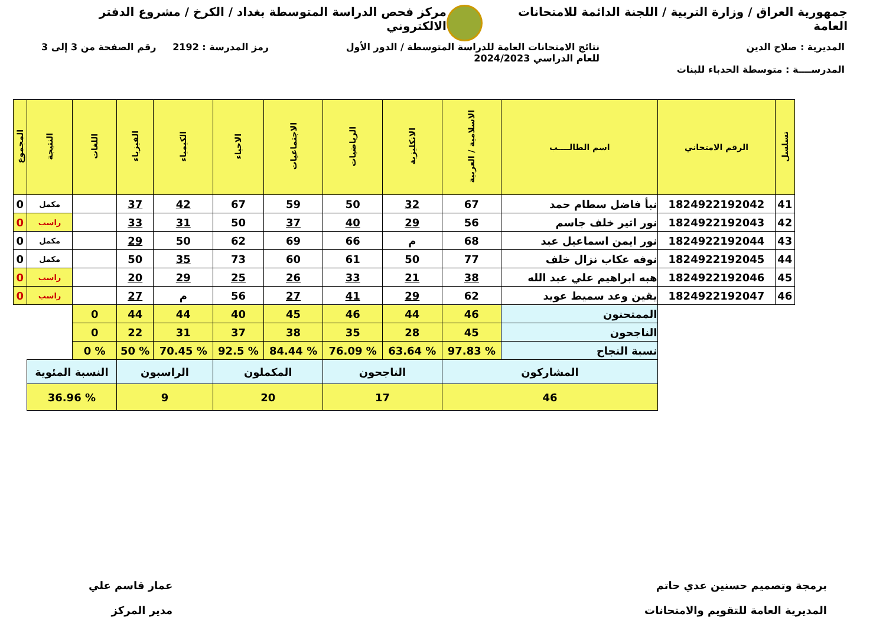جمهورية العراق / وزارة التربية / اللجنة الدائمة للامتحانات العامة
مركز فحص الدراسة المتوسطة بغداد / الكرخ / مشروع الدفتر الالكتروني
المديرية : صلاح الدين
المدرســــة : متوسطة الحدباء للبنات
نتائج الامتحانات العامة للدراسة المتوسطة / الدور الأول
للعام الدراسي 2024/2023
رمز المدرسة : 2192 رقم الصفحة من 3 إلى 3
| تسلسل | الرقم الامتحاني | اسم الطالــــب | الاسلامية / العربية | الانكليزية | الرياضيات | الاجتماعيات | الاحياء | الكيمياء | الفيزياء | اللغات | النتيجة | المجموع |
| --- | --- | --- | --- | --- | --- | --- | --- | --- | --- | --- | --- | --- |
| 41 | 1824922192042 | نبأ فاضل سطام حمد | 67 | 32 | 50 | 59 | 67 | 42 | 37 | | مكمل | 0 |
| 42 | 1824922192043 | نور اثير خلف جاسم | 56 | 29 | 40 | 37 | 50 | 31 | 33 | | راسب | 0 |
| 43 | 1824922192044 | نور ايمن اسماعيل عبد | 68 | م | 66 | 69 | 62 | 50 | 29 | | مكمل | 0 |
| 44 | 1824922192045 | نوفه عكاب نزال خلف | 77 | 50 | 61 | 60 | 73 | 35 | 50 | | مكمل | 0 |
| 45 | 1824922192046 | هبه ابراهيم علي عبد الله | 38 | 21 | 33 | 26 | 25 | 29 | 20 | | راسب | 0 |
| 46 | 1824922192047 | يقين وعد سميط عويد | 62 | 29 | 41 | 27 | 56 | م | 27 | | راسب | 0 |
| | | الممتحنون | 46 | 44 | 46 | 45 | 40 | 44 | 44 | 0 | | |
| | | الناجحون | 45 | 28 | 35 | 38 | 37 | 31 | 22 | 0 | | |
| | | نسبة النجاح | % 97.83 | % 63.64 | % 76.09 | % 84.44 | % 92.5 | % 70.45 | % 50 | % 0 | | |
| | | المشاركون | | الناجحون | | المكملون | | الراسبون | | النسبة المئوية | | |
| | | 46 | | 17 | | 20 | | 9 | | % 36.96 | | |
برمجة وتصميم حسنين عدي حاتم
المديرية العامة للتقويم والامتحانات
عمار قاسم علي
مدير المركز